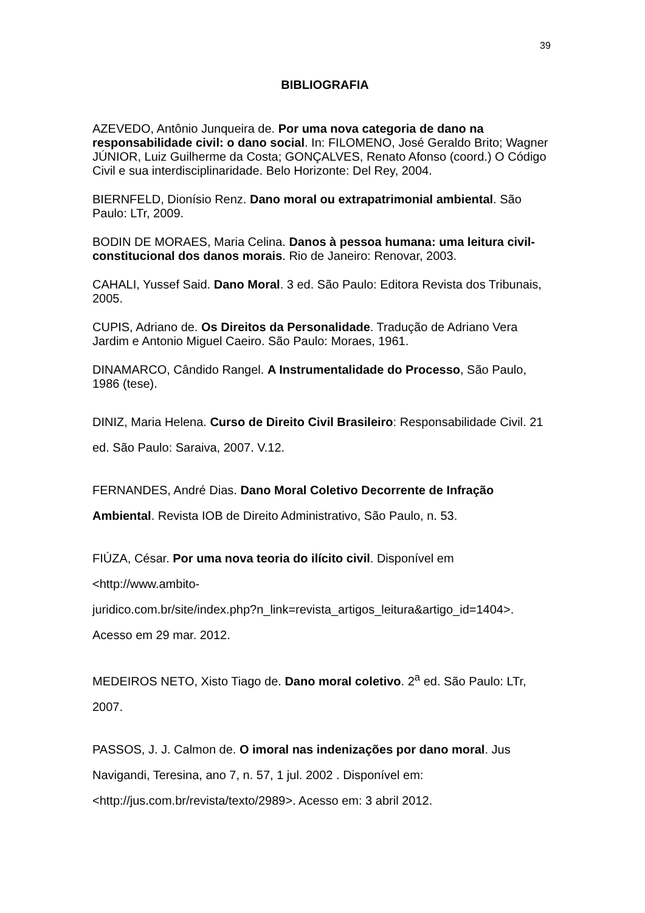39
BIBLIOGRAFIA
AZEVEDO, Antônio Junqueira de. Por uma nova categoria de dano na responsabilidade civil: o dano social. In: FILOMENO, José Geraldo Brito; Wagner JÚNIOR, Luiz Guilherme da Costa; GONÇALVES, Renato Afonso (coord.) O Código Civil e sua interdisciplinaridade. Belo Horizonte: Del Rey, 2004.
BIERNFELD, Dionísio Renz. Dano moral ou extrapatrimonial ambiental. São Paulo: LTr, 2009.
BODIN DE MORAES, Maria Celina. Danos à pessoa humana: uma leitura civil-constitucional dos danos morais. Rio de Janeiro: Renovar, 2003.
CAHALI, Yussef Said. Dano Moral. 3 ed. São Paulo: Editora Revista dos Tribunais, 2005.
CUPIS, Adriano de. Os Direitos da Personalidade. Tradução de Adriano Vera Jardim e Antonio Miguel Caeiro. São Paulo: Moraes, 1961.
DINAMARCO, Cândido Rangel. A Instrumentalidade do Processo, São Paulo, 1986 (tese).
DINIZ, Maria Helena. Curso de Direito Civil Brasileiro: Responsabilidade Civil. 21 ed. São Paulo: Saraiva, 2007. V.12.
FERNANDES, André Dias. Dano Moral Coletivo Decorrente de Infração Ambiental. Revista IOB de Direito Administrativo, São Paulo, n. 53.
FIÚZA, César. Por uma nova teoria do ilícito civil. Disponível em <http://www.ambito-
juridico.com.br/site/index.php?n_link=revista_artigos_leitura&artigo_id=1404>. Acesso em 29 mar. 2012.
MEDEIROS NETO, Xisto Tiago de. Dano moral coletivo. 2<sup>a</sup> ed. São Paulo: LTr, 2007.
PASSOS, J. J. Calmon de. O imoral nas indenizações por dano moral. Jus Navigandi, Teresina, ano 7, n. 57, 1 jul. 2002 . Disponível em: <http://jus.com.br/revista/texto/2989>. Acesso em: 3 abril 2012.